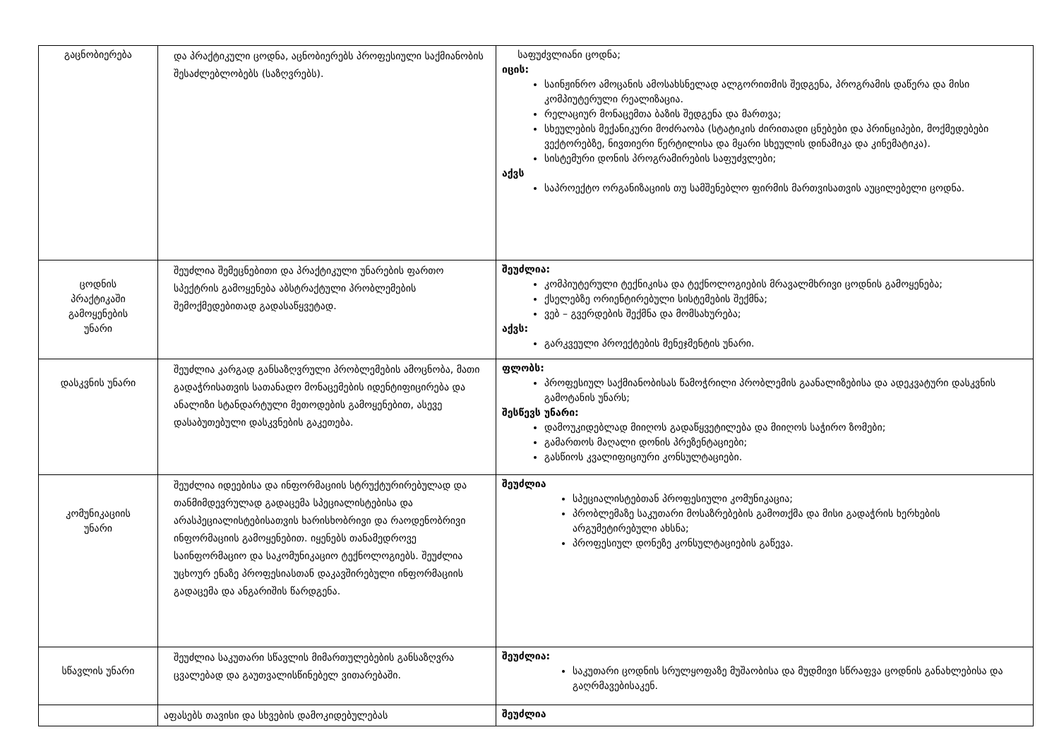| გაცნობიერება | და პრაქტიკული ცოდნა, აცნობიერებს პროფესიული საქმიანობის შესაძლებლობებს (საზღვრებს). | საფუძვლიანი ცოდნა; იცის: საინჟინრო ამოცანის ამოსახსნელად ალგორითმის შედგენა, პროგრამის დაწერა და მისი კომპიუტერული რეალიზაცია. რელაციურ მონაცემთა ბაზის შედგენა და მართვა; სხეულების მექანიკური მოძრაობა (სტატიკის ძირითადი ცნებები და პრინციპები, მოქმედებები ვექტორებზე, ნივთიერი წერტილისა და მყარი სხეულის დინამიკა და კინემატიკა). სისტემური დონის პროგრამირების საფუძვლები; აქვს საპროექტო ორგანიზაციის თუ სამშენებლო ფირმის მართვისათვის აუცილებელი ცოდნა. |
| ცოდნის პრაქტიკაში გამოყენების უნარი | შეუძლია შემეცნებითი და პრაქტიკული უნარების ფართო სპექტრის გამოყენება აბსტრაქტული პრობლემების შემოქმედებითად გადასაწყვეტად. | შეუძლია: კომპიუტერული ტექნიკისა და ტექნოლოგიების მრავალმხრივი ცოდნის გამოყენება; ქსელებზე ორიენტირებული სისტემების შექმნა; ვებ – გვერდების შექმნა და მომსახურება; აქვს: გარკვეული პროექტების მენეჯმენტის უნარი. |
| დასკვნის უნარი | შეუძლია კარგად განსაზღვრული პრობლემების ამოცნობა, მათი გადაჭრისათვის სათანადო მონაცემების იდენტიფიცირება და ანალიზი სტანდარტული მეთოდების გამოყენებით, ასევე დასაბუთებული დასკვნების გაკეთება. | ფლობს: პროფესიულ საქმიანობისას წამოჭრილი პრობლემის გაანალიზებისა და ადეკვატური დასკვნის გამოტანის უნარს; შესწევს უნარი: დამოუკიდებლად მიიღოს გადაწყვეტილება და მიიღოს საჭირო ზომები; გამართოს მაღალი დონის პრეზენტაციები; გასწიოს კვალიფიციური კონსულტაციები. |
| კომუნიკაციის უნარი | შეუძლია იდეებისა და ინფორმაციის სტრუქტურირებულად და თანმიმდევრულად გადაცემა სპეციალისტებისა და არასპეციალისტებისათვის ხარისხობრივი და რაოდენობრივი ინფორმაციის გამოყენებით. იყენებს თანამედროვე საინფორმაციო და საკომუნიკაციო ტექნოლოგიებს. შეუძლია უცხოურ ენაზე პროფესიასთან დაკავშირებული ინფორმაციის გადაცემა და ანგარიშის წარდგენა. | შეუძლია სპეციალისტებთან პროფესიული კომუნიკაცია; პრობლემაზე საკუთარი მოსაზრებების გამოთქმა და მისი გადაჭრის ხერხების არგუმეტირებული ახსნა; პროფესიულ დონეზე კონსულტაციების გაწევა. |
| სწავლის უნარი | შეუძლია საკუთარი სწავლის მიმართულებების განსაზღვრა ცვალებად და გაუთვალისწინებელ ვითარებაში. | შეუძლია: საკუთარი ცოდნის სრულყოფაზე მუშაობისა და მუდმივი სწრაფვა ცოდნის განახლებისა და გაღრმავებისაკენ. |
| | აფასებს თავისი და სხვების დამოკიდებულებას | შეუძლია |